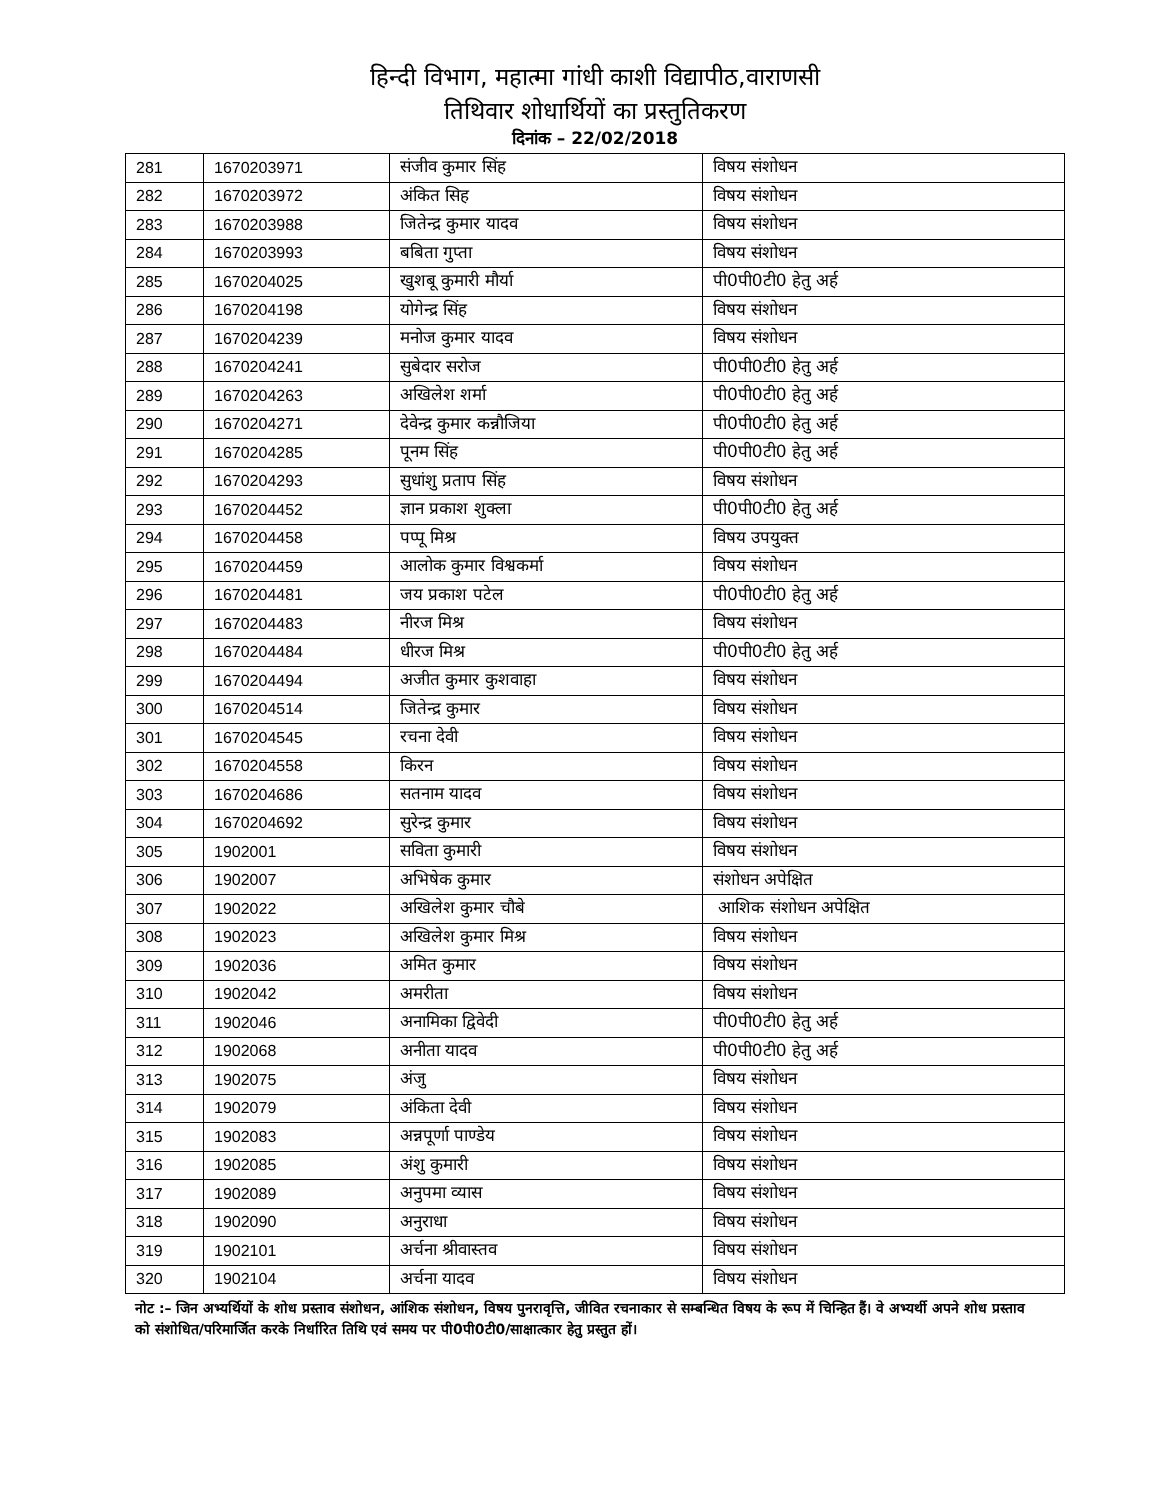हिन्दी विभाग, महात्मा गांधी काशी विद्यापीठ,वाराणसी
तिथिवार शोधार्थियों का प्रस्तुतिकरण
दिनांक – 22/02/2018
| 281 | 1670203971 | संजीव कुमार सिंह | विषय संशोधन |
| 282 | 1670203972 | अंकित सिह | विषय संशोधन |
| 283 | 1670203988 | जितेन्द्र कुमार यादव | विषय संशोधन |
| 284 | 1670203993 | बबिता गुप्ता | विषय संशोधन |
| 285 | 1670204025 | खुशबू कुमारी मौर्या | पी0पी0टी0 हेतु अर्ह |
| 286 | 1670204198 | योगेन्द्र सिंह | विषय संशोधन |
| 287 | 1670204239 | मनोज कुमार यादव | विषय संशोधन |
| 288 | 1670204241 | सुबेदार सरोज | पी0पी0टी0 हेतु अर्ह |
| 289 | 1670204263 | अखिलेश शर्मा | पी0पी0टी0 हेतु अर्ह |
| 290 | 1670204271 | देवेन्द्र कुमार कन्नौजिया | पी0पी0टी0 हेतु अर्ह |
| 291 | 1670204285 | पूनम सिंह | पी0पी0टी0 हेतु अर्ह |
| 292 | 1670204293 | सुधांशु प्रताप सिंह | विषय संशोधन |
| 293 | 1670204452 | ज्ञान प्रकाश शुक्ला | पी0पी0टी0 हेतु अर्ह |
| 294 | 1670204458 | पप्पू मिश्र | विषय उपयुक्त |
| 295 | 1670204459 | आलोक कुमार विश्वकर्मा | विषय संशोधन |
| 296 | 1670204481 | जय प्रकाश पटेल | पी0पी0टी0 हेतु अर्ह |
| 297 | 1670204483 | नीरज मिश्र | विषय संशोधन |
| 298 | 1670204484 | धीरज मिश्र | पी0पी0टी0 हेतु अर्ह |
| 299 | 1670204494 | अजीत कुमार कुशवाहा | विषय संशोधन |
| 300 | 1670204514 | जितेन्द्र कुमार | विषय संशोधन |
| 301 | 1670204545 | रचना देवी | विषय संशोधन |
| 302 | 1670204558 | किरन | विषय संशोधन |
| 303 | 1670204686 | सतनाम यादव | विषय संशोधन |
| 304 | 1670204692 | सुरेन्द्र कुमार | विषय संशोधन |
| 305 | 1902001 | सविता कुमारी | विषय संशोधन |
| 306 | 1902007 | अभिषेक कुमार | संशोधन अपेक्षित |
| 307 | 1902022 | अखिलेश कुमार चौबे | आशिक संशोधन अपेक्षित |
| 308 | 1902023 | अखिलेश कुमार मिश्र | विषय संशोधन |
| 309 | 1902036 | अमित कुमार | विषय संशोधन |
| 310 | 1902042 | अमरीता | विषय संशोधन |
| 311 | 1902046 | अनामिका द्विवेदी | पी0पी0टी0 हेतु अर्ह |
| 312 | 1902068 | अनीता यादव | पी0पी0टी0 हेतु अर्ह |
| 313 | 1902075 | अंजु | विषय संशोधन |
| 314 | 1902079 | अंकिता देवी | विषय संशोधन |
| 315 | 1902083 | अन्नपूर्णा पाण्डेय | विषय संशोधन |
| 316 | 1902085 | अंशु कुमारी | विषय संशोधन |
| 317 | 1902089 | अनुपमा व्यास | विषय संशोधन |
| 318 | 1902090 | अनुराधा | विषय संशोधन |
| 319 | 1902101 | अर्चना श्रीवास्तव | विषय संशोधन |
| 320 | 1902104 | अर्चना यादव | विषय संशोधन |
नोट :– जिन अभ्यर्थियों के शोध प्रस्ताव संशोधन, आंशिक संशोधन, विषय पुनरावृत्ति, जीवित रचनाकार से सम्बन्धित विषय के रूप में चिन्हित हैं। वे अभ्यर्थी अपने शोध प्रस्ताव को संशोधित/परिमार्जित करके निर्धारित तिथि एवं समय पर पी0पी0टी0/साक्षात्कार हेतु प्रस्तुत हों।